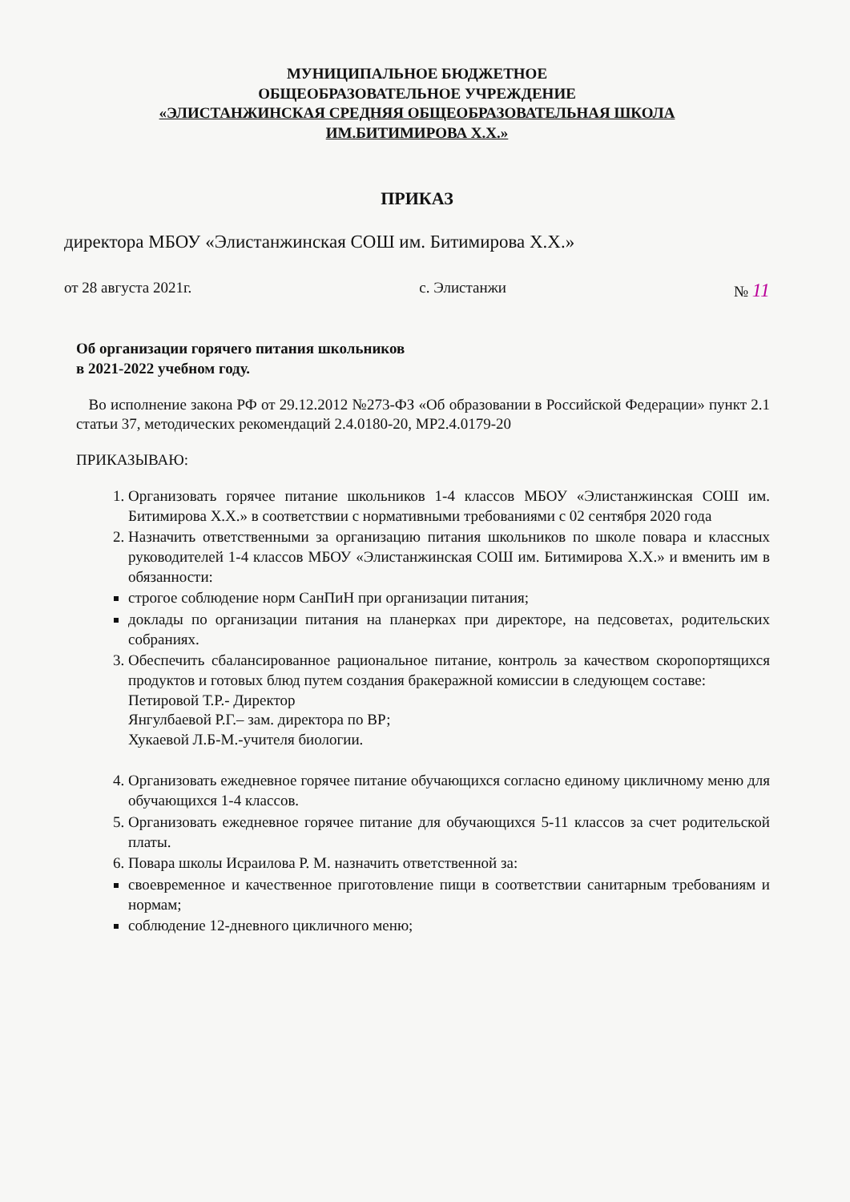МУНИЦИПАЛЬНОЕ БЮДЖЕТНОЕ
ОБЩЕОБРАЗОВАТЕЛЬНОЕ УЧРЕЖДЕНИЕ
«ЭЛИСТАНЖИНСКАЯ СРЕДНЯЯ ОБЩЕОБРАЗОВАТЕЛЬНАЯ ШКОЛА
ИМ.БИТИМИРОВА Х.Х.»
ПРИКАЗ
директора МБОУ «Элистанжинская СОШ им. Битимирова Х.Х.»
от 28 августа 2021г. с. Элистанжи № 11
Об организации горячего питания школьников
в 2021-2022 учебном году.
Во исполнение закона РФ от 29.12.2012 №273-ФЗ «Об образовании в Российской Федерации» пункт 2.1 статьи 37, методических рекомендаций 2.4.0180-20, МР2.4.0179-20
ПРИКАЗЫВАЮ:
1. Организовать горячее питание школьников 1-4 классов МБОУ «Элистанжинская СОШ им. Битимирова Х.Х.» в соответствии с нормативными требованиями с 02 сентября 2020 года
2. Назначить ответственными за организацию питания школьников по школе повара и классных руководителей 1-4 классов МБОУ «Элистанжинская СОШ им. Битимирова Х.Х.» и вменить им в обязанности:
строгое соблюдение норм СанПиН при организации питания;
доклады по организации питания на планерках при директоре, на педсоветах, родительских собраниях.
3. Обеспечить сбалансированное рациональное питание, контроль за качеством скоропортящихся продуктов и готовых блюд путем создания бракеражной комиссии в следующем составе:
Петировой Т.Р.- Директор
Янгулбаевой Р.Г.– зам. директора по ВР;
Хукаевой Л.Б-М.-учителя биологии.
4. Организовать ежедневное горячее питание обучающихся согласно единому цикличному меню для обучающихся 1-4 классов.
5. Организовать ежедневное горячее питание для обучающихся 5-11 классов за счет родительской платы.
6. Повара школы Исраилова Р. М. назначить ответственной за:
своевременное и качественное приготовление пищи в соответствии санитарным требованиям и нормам;
соблюдение 12-дневного цикличного меню;